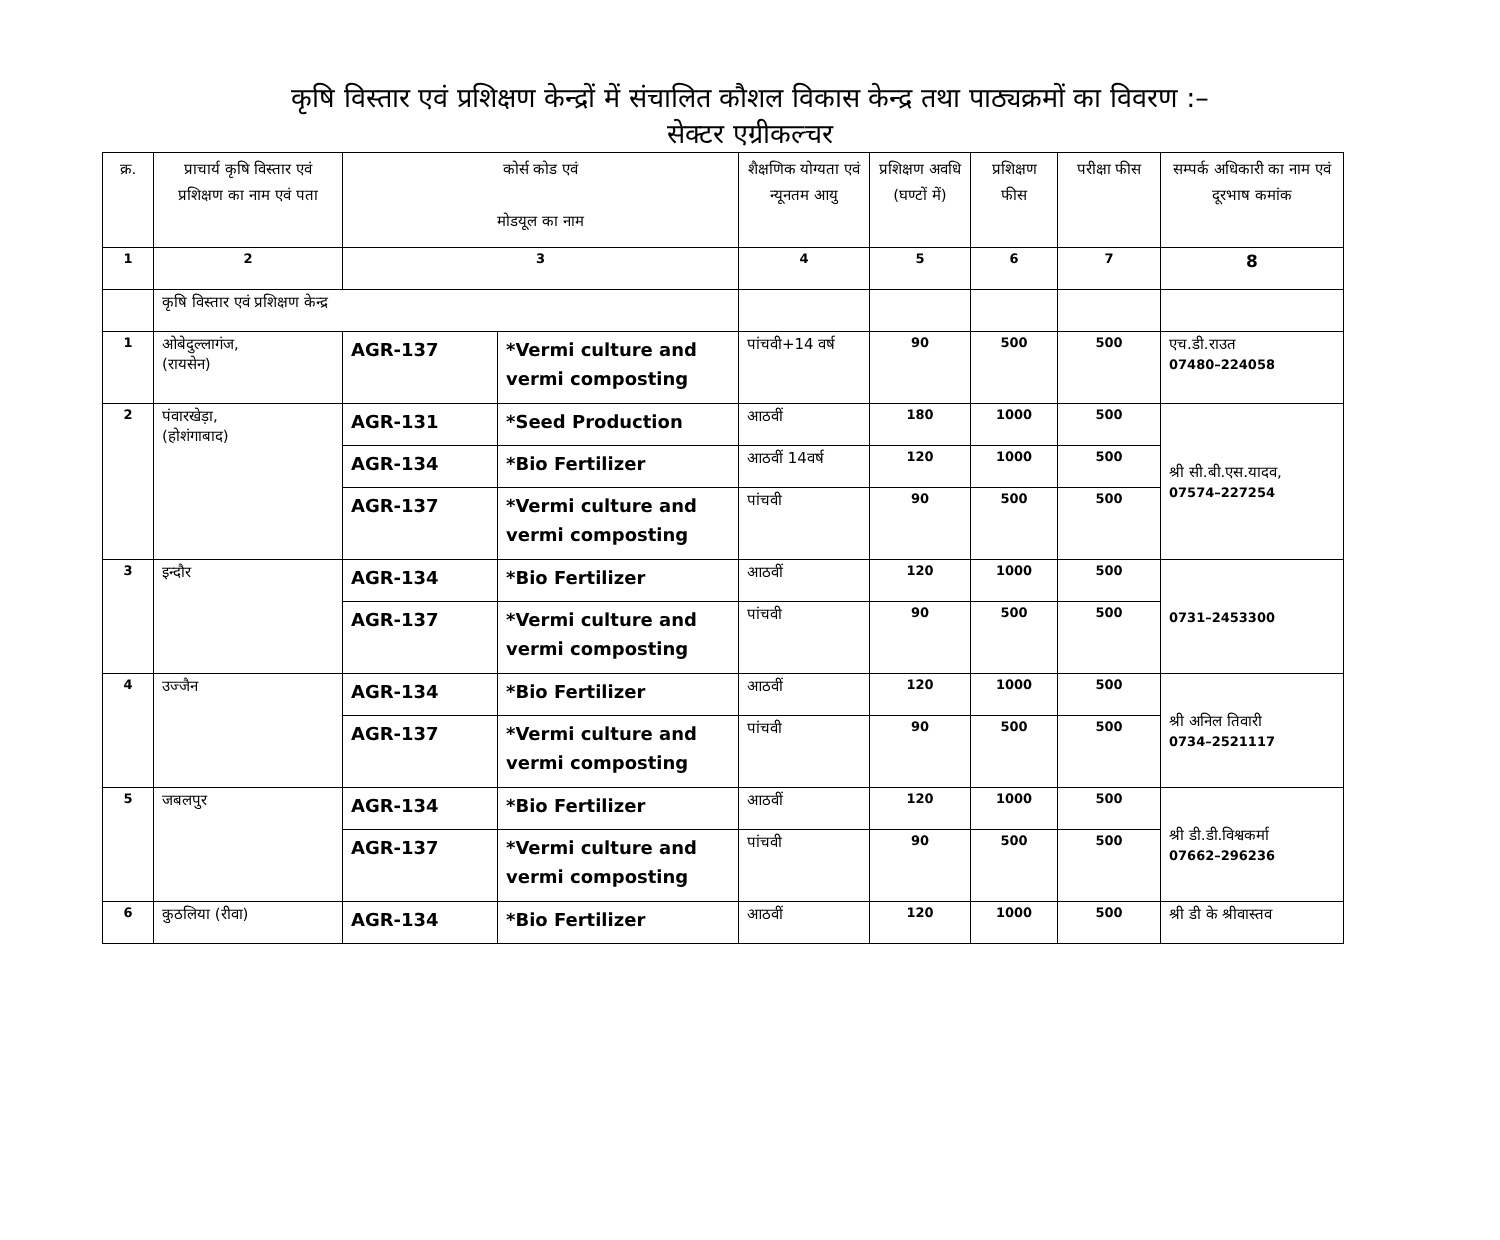कृषि विस्तार एवं प्रशिक्षण केन्द्रों में संचालित कौशल विकास केन्द्र तथा पाठ्यक्रमों का विवरण :–
सेक्टर एग्रीकल्चर
| क्र. | प्राचार्य कृषि विस्तार एवं प्रशिक्षण का नाम एवं पता | कोर्स कोड एवं मोडयूल का नाम | | शैक्षणिक योग्यता एवं न्यूनतम आयु | प्रशिक्षण अवधि (घण्टों में) | प्रशिक्षण फीस | परीक्षा फीस | सम्पर्क अधिकारी का नाम एवं दूरभाष कमांक |
| --- | --- | --- | --- | --- | --- | --- | --- | --- |
| 1 | 2 | 3 | | 4 | 5 | 6 | 7 | 8 |
| | कृषि विस्तार एवं प्रशिक्षण केन्द्र | | | | | | | |
| 1 | ओबेदुल्लागंज, (रायसेन) | AGR-137 | *Vermi culture and vermi composting | पांचवी+14 वर्ष | 90 | 500 | 500 | एच.डी.राउत 07480–224058 |
| 2 | पंवारखेड़ा, (होशंगाबाद) | AGR-131 | *Seed Production | आठवीं | 180 | 1000 | 500 | श्री सी.बी.एस.यादव, 07574–227254 |
| | | AGR-134 | *Bio Fertilizer | आठवीं 14वर्ष | 120 | 1000 | 500 | |
| | | AGR-137 | *Vermi culture and vermi composting | पांचवी | 90 | 500 | 500 | |
| 3 | इन्दौर | AGR-134 | *Bio Fertilizer | आठवीं | 120 | 1000 | 500 | 0731–2453300 |
| | | AGR-137 | *Vermi culture and vermi composting | पांचवी | 90 | 500 | 500 | |
| 4 | उज्जैन | AGR-134 | *Bio Fertilizer | आठवीं | 120 | 1000 | 500 | श्री अनिल तिवारी 0734–2521117 |
| | | AGR-137 | *Vermi culture and vermi composting | पांचवी | 90 | 500 | 500 | |
| 5 | जबलपुर | AGR-134 | *Bio Fertilizer | आठवीं | 120 | 1000 | 500 | श्री डी.डी.विश्वकर्मा 07662–296236 |
| | | AGR-137 | *Vermi culture and vermi composting | पांचवी | 90 | 500 | 500 | |
| 6 | कुठलिया (रीवा) | AGR-134 | *Bio Fertilizer | आठवीं | 120 | 1000 | 500 | श्री डी के श्रीवास्तव |